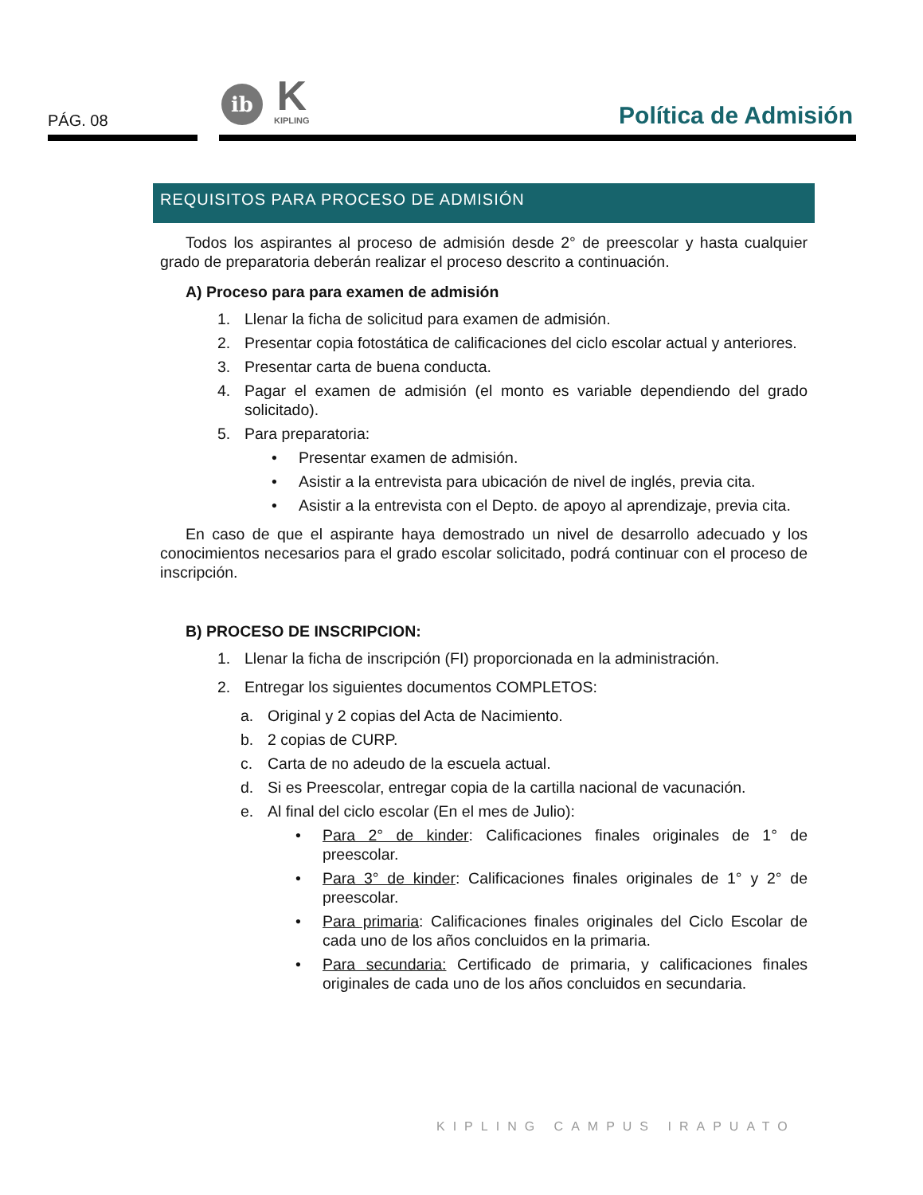PÁG. 08
ib
K
KIPLING
Política de Admisión
REQUISITOS PARA PROCESO DE ADMISIÓN
Todos los aspirantes al proceso de admisión desde 2° de preescolar y hasta cualquier grado de preparatoria deberán realizar el proceso descrito a continuación.
A) Proceso para para examen de admisión
1. Llenar la ficha de solicitud para examen de admisión.
2. Presentar copia fotostática de calificaciones del ciclo escolar actual y anteriores.
3. Presentar carta de buena conducta.
4. Pagar el examen de admisión (el monto es variable dependiendo del grado solicitado).
5. Para preparatoria:
• Presentar examen de admisión.
• Asistir a la entrevista para ubicación de nivel de inglés, previa cita.
• Asistir a la entrevista con el Depto. de apoyo al aprendizaje, previa cita.
En caso de que el aspirante haya demostrado un nivel de desarrollo adecuado y los conocimientos necesarios para el grado escolar solicitado, podrá continuar con el proceso de inscripción.
B) PROCESO DE INSCRIPCION:
1. Llenar la ficha de inscripción (FI) proporcionada en la administración.
2. Entregar los siguientes documentos COMPLETOS:
a. Original y 2 copias del Acta de Nacimiento.
b. 2 copias de CURP.
c. Carta de no adeudo de la escuela actual.
d. Si es Preescolar, entregar copia de la cartilla nacional de vacunación.
e. Al final del ciclo escolar (En el mes de Julio):
• Para 2° de kinder: Calificaciones finales originales de 1° de preescolar.
• Para 3° de kinder: Calificaciones finales originales de 1° y 2° de preescolar.
• Para primaria: Calificaciones finales originales del Ciclo Escolar de cada uno de los años concluidos en la primaria.
• Para secundaria: Certificado de primaria, y calificaciones finales originales de cada uno de los años concluidos en secundaria.
KIPLING CAMPUS IRAPUATO